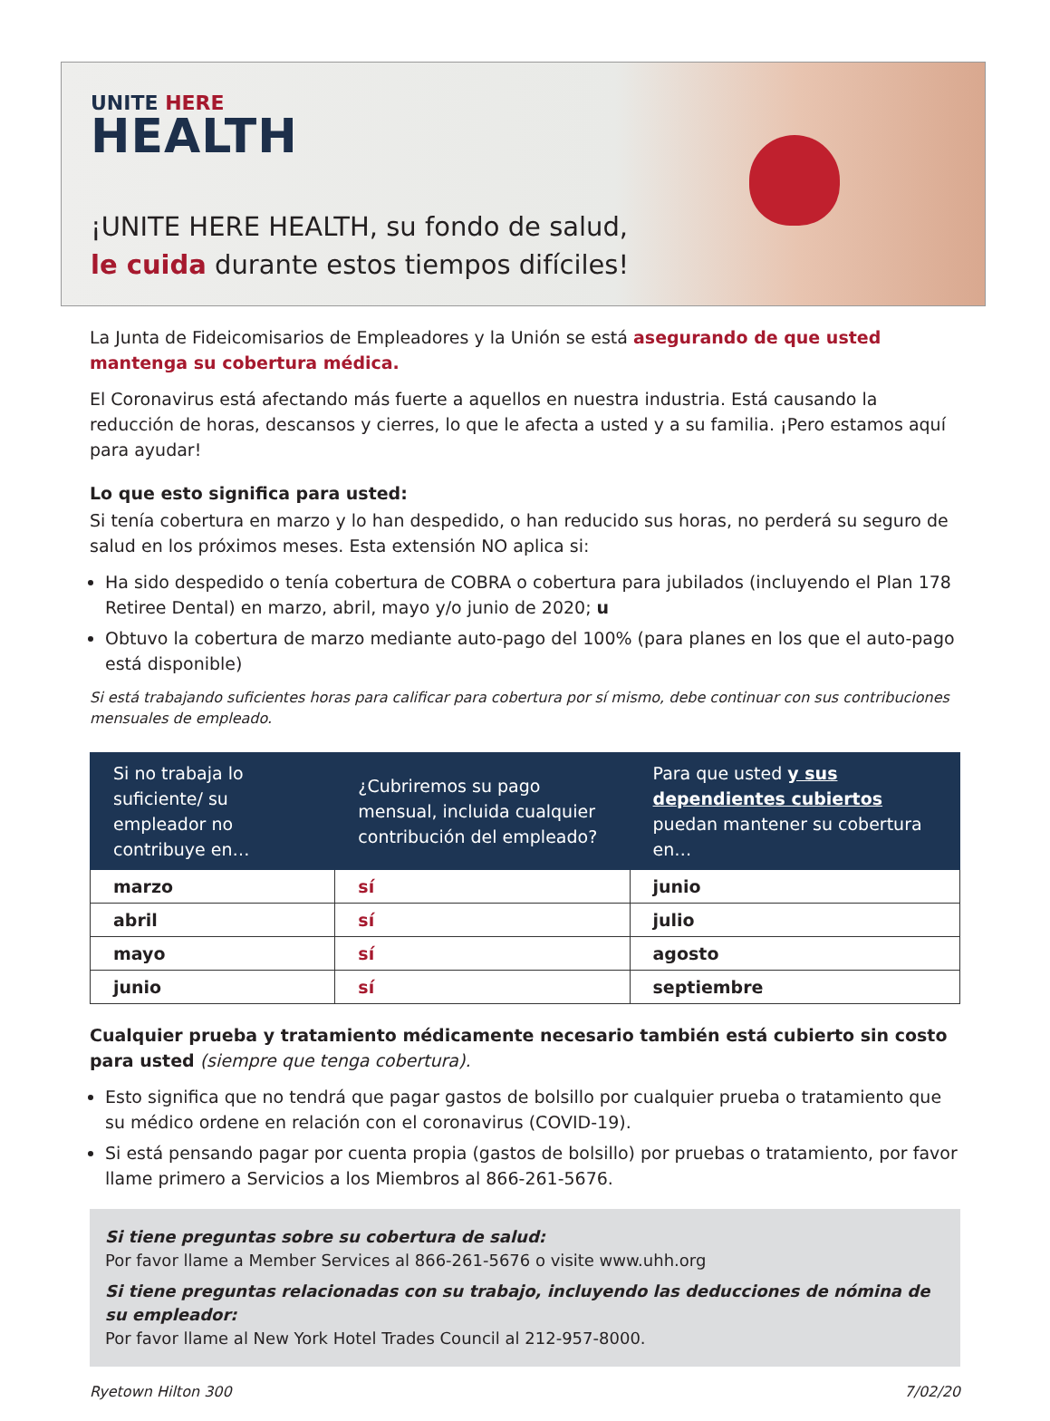UNITE HERE
HEALTH
¡UNITE HERE HEALTH, su fondo de salud,
le cuida durante estos tiempos difíciles!
La Junta de Fideicomisarios de Empleadores y la Unión se está asegurando de que usted mantenga su cobertura médica.
El Coronavirus está afectando más fuerte a aquellos en nuestra industria. Está causando la reducción de horas, descansos y cierres, lo que le afecta a usted y a su familia. ¡Pero estamos aquí para ayudar!
Lo que esto significa para usted:
Si tenía cobertura en marzo y lo han despedido, o han reducido sus horas, no perderá su seguro de salud en los próximos meses. Esta extensión NO aplica si:
Ha sido despedido o tenía cobertura de COBRA o cobertura para jubilados (incluyendo el Plan 178 Retiree Dental) en marzo, abril, mayo y/o junio de 2020; u
Obtuvo la cobertura de marzo mediante auto-pago del 100% (para planes en los que el auto-pago está disponible)
Si está trabajando suficientes horas para calificar para cobertura por sí mismo, debe continuar con sus contribuciones mensuales de empleado.
| Si no trabaja lo suficiente/ su empleador no contribuye en… | ¿Cubriremos su pago mensual, incluida cualquier contribución del empleado? | Para que usted y sus dependientes cubiertos puedan mantener su cobertura en… |
| --- | --- | --- |
| marzo | sí | junio |
| abril | sí | julio |
| mayo | sí | agosto |
| junio | sí | septiembre |
Cualquier prueba y tratamiento médicamente necesario también está cubierto sin costo para usted (siempre que tenga cobertura).
Esto significa que no tendrá que pagar gastos de bolsillo por cualquier prueba o tratamiento que su médico ordene en relación con el coronavirus (COVID-19).
Si está pensando pagar por cuenta propia (gastos de bolsillo) por pruebas o tratamiento, por favor llame primero a Servicios a los Miembros al 866-261-5676.
Si tiene preguntas sobre su cobertura de salud:
Por favor llame a Member Services al 866-261-5676 o visite www.uhh.org
Si tiene preguntas relacionadas con su trabajo, incluyendo las deducciones de nómina de su empleador:
Por favor llame al New York Hotel Trades Council al 212-957-8000.
Ryetown Hilton 300 7/02/20